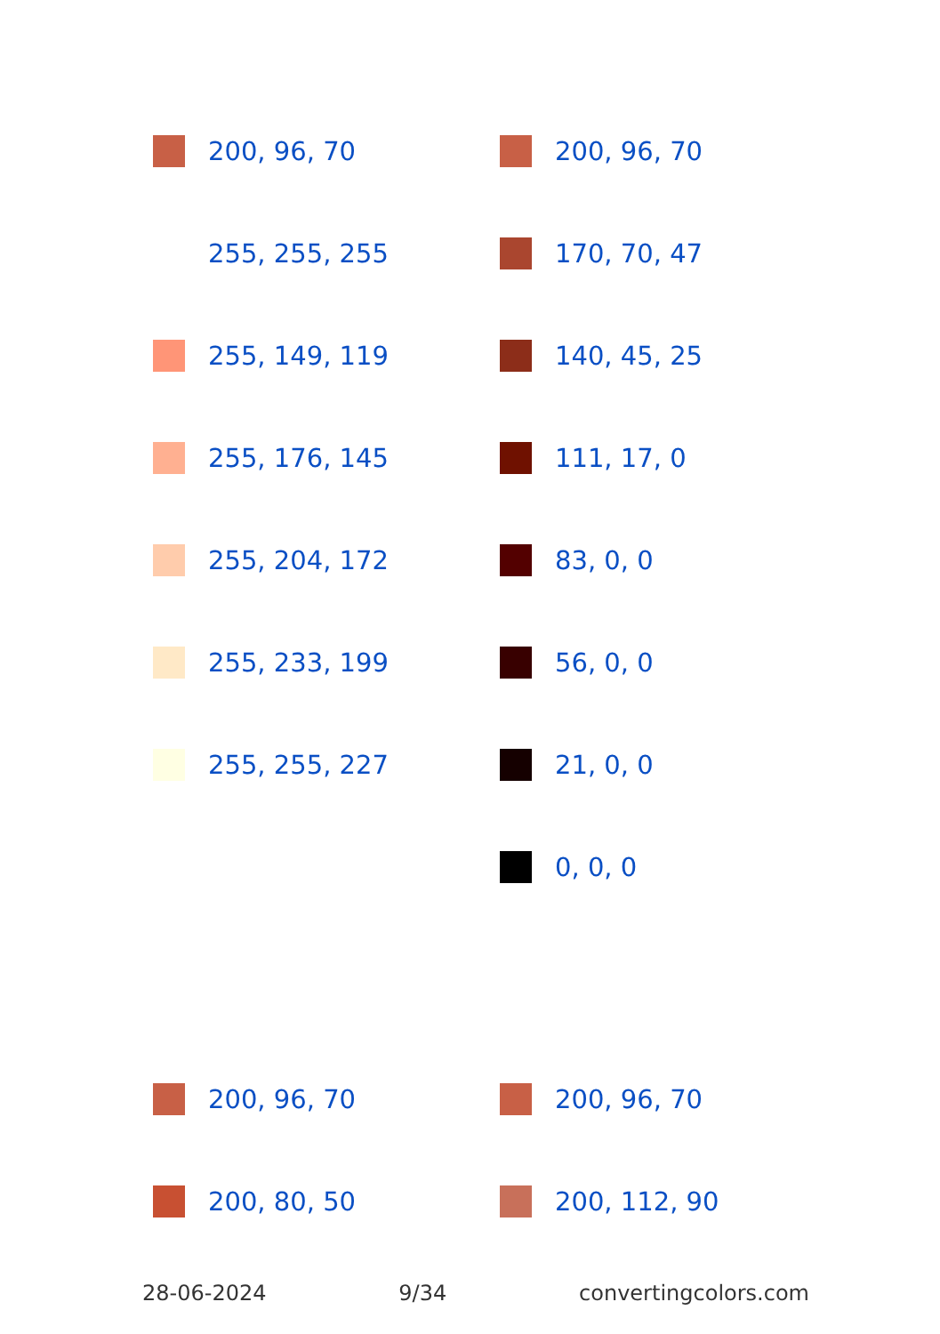200, 96, 70 200, 96, 70
255, 255, 255 170, 70, 47
255, 149, 119 140, 45, 25
255, 176, 145 111, 17, 0
255, 204, 172 83, 0, 0
255, 233, 199 56, 0, 0
255, 255, 227 21, 0, 0
0, 0, 0
200, 96, 70 200, 96, 70
200, 80, 50 200, 112, 90
28-06-2024 9/34 convertingcolors.com